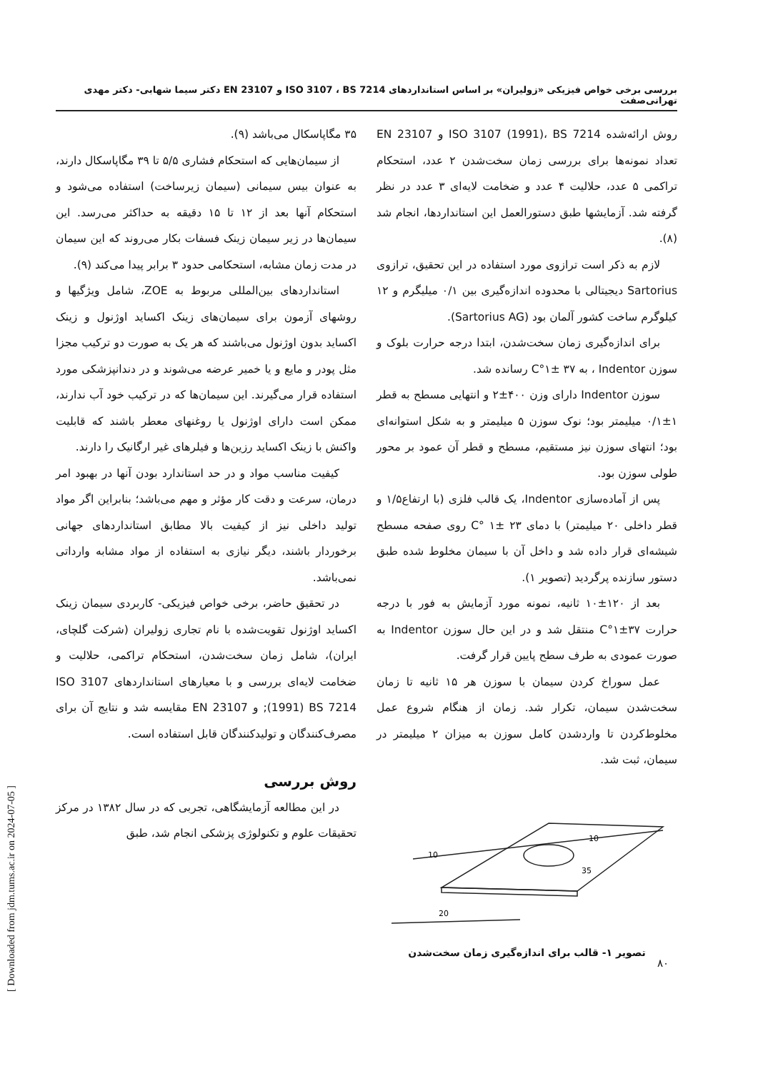بررسی برخی خواص فیزیکی «زولیران» بر اساس استانداردهای ISO 3107 ، BS 7214 و EN 23107 دکتر سیما شهابی- دکتر مهدی تهرانی‌صفت
۳۵ مگاپاسکال می‌باشد (۹).
از سیمان‌هایی که استحکام فشاری ۵/۵ تا ۳۹ مگاپاسکال دارند، به عنوان بیس سیمانی (سیمان زیرساخت) استفاده می‌شود و استحکام آنها بعد از ۱۲ تا ۱۵ دقیقه به حداکثر می‌رسد. این سیمان‌ها در زیر سیمان زینک فسفات بکار می‌روند که این سیمان در مدت زمان مشابه، استحکامی حدود ۳ برابر پیدا می‌کند (۹).
استانداردهای بین‌المللی مربوط به ZOE، شامل ویژگیها و روشهای آزمون برای سیمان‌های زینک اکساید اوژنول و زینک اکساید بدون اوژنول می‌باشند که هر یک به صورت دو ترکیب مجزا مثل پودر و مایع و یا خمیر عرضه می‌شوند و در دندانپزشکی مورد استفاده قرار می‌گیرند. این سیمان‌ها که در ترکیب خود آب ندارند، ممکن است دارای اوژنول یا روغنهای معطر باشند که قابلیت واکنش با زینک اکساید رزین‌ها و فیلرهای غیر ارگانیک را دارند.
کیفیت مناسب مواد و در حد استاندارد بودن آنها در بهبود امر درمان، سرعت و دقت کار مؤثر و مهم می‌باشد؛ بنابراین اگر مواد تولید داخلی نیز از کیفیت بالا مطابق استانداردهای جهانی برخوردار باشند، دیگر نیازی به استفاده از مواد مشابه وارداتی نمی‌باشد.
در تحقیق حاضر، برخی خواص فیزیکی- کاربردی سیمان زینک اکساید اوژنول تقویت‌شده با نام تجاری زولیران (شرکت گلچای، ایران)، شامل زمان سخت‌شدن، استحکام تراکمی، حلالیت و ضخامت لایه‌ای بررسی و با معیارهای استانداردهای ISO 3107 (1991) BS 7214; و EN 23107 مقایسه شد و نتایج آن برای مصرف‌کنندگان و تولیدکنندگان قابل استفاده است.
روش بررسی
در این مطالعه آزمایشگاهی، تجربی که در سال ۱۳۸۲ در مرکز تحقیقات علوم و تکنولوژی پزشکی انجام شد، طبق
روش ارائه‌شده ISO 3107 (1991)، BS 7214 و EN 23107 تعداد نمونه‌ها برای بررسی زمان سخت‌شدن ۲ عدد، استحکام تراکمی ۵ عدد، حلالیت ۴ عدد و ضخامت لایه‌ای ۳ عدد در نظر گرفته شد. آزمایشها طبق دستورالعمل این استانداردها، انجام شد (۸).
لازم به ذکر است ترازوی مورد استفاده در این تحقیق، ترازوی Sartorius دیجیتالی با محدوده اندازه‌گیری بین ۰/۱ میلیگرم و ۱۲ کیلوگرم ساخت کشور آلمان بود (Sartorius AG).
برای اندازه‌گیری زمان سخت‌شدن، ابتدا درجه حرارت بلوک و سوزن Indentor ، به ۳۷ ±۱°C رسانده شد.
سوزن Indentor دارای وزن ۴۰۰±۲ و انتهایی مسطح به قطر ۱±۰/۱ میلیمتر بود؛ نوک سوزن ۵ میلیمتر و به شکل استوانه‌ای بود؛ انتهای سوزن نیز مستقیم، مسطح و قطر آن عمود بر محور طولی سوزن بود.
پس از آماده‌سازی Indentor، یک قالب فلزی (با ارتفاع۱/۵ و قطر داخلی ۲۰ میلیمتر) با دمای ۲۳ ±۱ °C روی صفحه مسطح شیشه‌ای قرار داده شد و داخل آن با سیمان مخلوط شده طبق دستور سازنده پرگردید (تصویر ۱).
بعد از ۱۲۰±۱۰ ثانیه، نمونه مورد آزمایش به فور با درجه حرارت ۳۷±۱°C منتقل شد و در این حال سوزن Indentor به صورت عمودی به طرف سطح پایین قرار گرفت.
عمل سوراخ کردن سیمان با سوزن هر ۱۵ ثانیه تا زمان سخت‌شدن سیمان، تکرار شد. زمان از هنگام شروع عمل مخلوط‌کردن تا واردشدن کامل سوزن به میزان ۲ میلیمتر در سیمان، ثبت شد.
10
10
35
20
تصویر ۱- قالب برای اندازه‌گیری زمان سخت‌شدن
[ Downloaded from jdm.tums.ac.ir on 2024-07-05 ]
۸۰